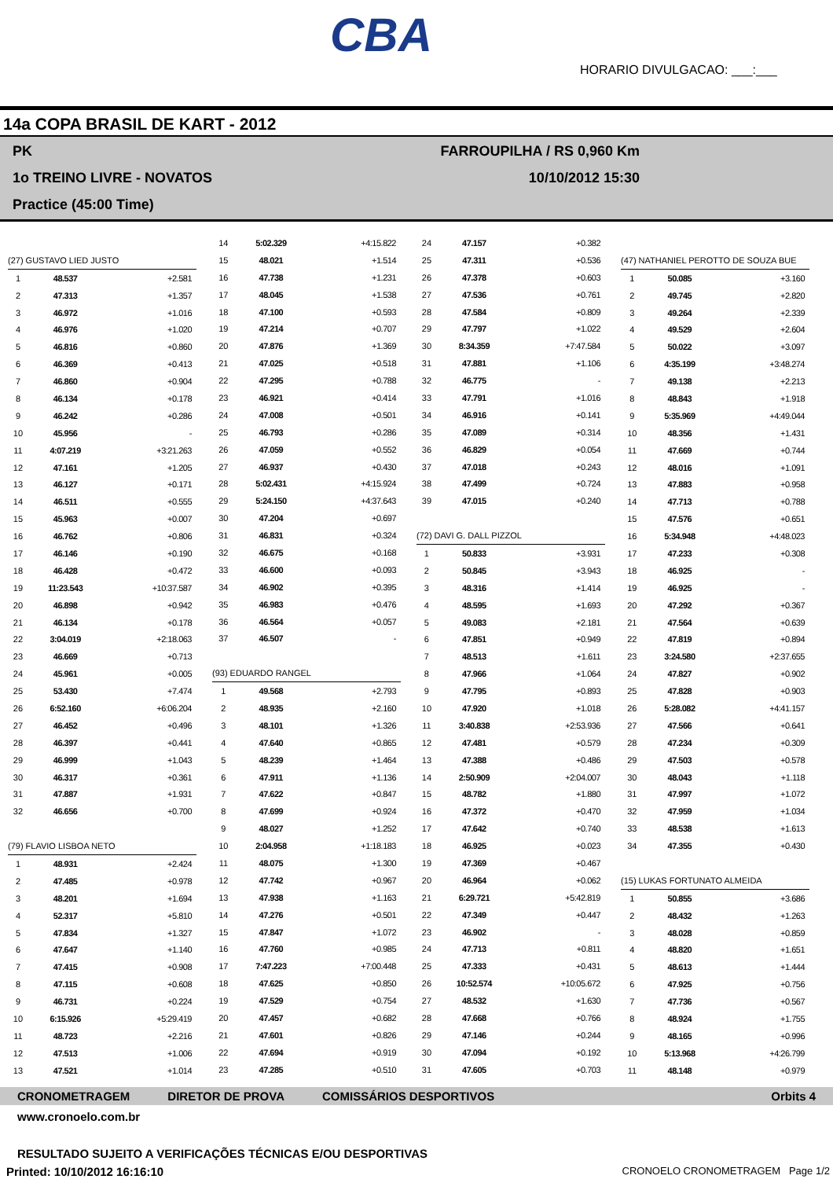CBA
HORARIO DIVULGACAO: ___:___
14a COPA BRASIL DE KART - 2012
PK
1o TREINO LIVRE - NOVATOS
Practice (45:00 Time)
FARROUPILHA / RS 0,960 Km
10/10/2012 15:30
| (27) GUSTAVO LIED JUSTO | | |
| 1 | 48.537 | +2.581 |
| 2 | 47.313 | +1.357 |
| 3 | 46.972 | +1.016 |
| 4 | 46.976 | +1.020 |
| 5 | 46.816 | +0.860 |
| 6 | 46.369 | +0.413 |
| 7 | 46.860 | +0.904 |
| 8 | 46.134 | +0.178 |
| 9 | 46.242 | +0.286 |
| 10 | 45.956 | - |
| 11 | 4:07.219 | +3:21.263 |
| 12 | 47.161 | +1.205 |
| 13 | 46.127 | +0.171 |
| 14 | 46.511 | +0.555 |
| 15 | 45.963 | +0.007 |
| 16 | 46.762 | +0.806 |
| 17 | 46.146 | +0.190 |
| 18 | 46.428 | +0.472 |
| 19 | 11:23.543 | +10:37.587 |
| 20 | 46.898 | +0.942 |
| 21 | 46.134 | +0.178 |
| 22 | 3:04.019 | +2:18.063 |
| 23 | 46.669 | +0.713 |
| 24 | 45.961 | +0.005 |
| 25 | 53.430 | +7.474 |
| 26 | 6:52.160 | +6:06.204 |
| 27 | 46.452 | +0.496 |
| 28 | 46.397 | +0.441 |
| 29 | 46.999 | +1.043 |
| 30 | 46.317 | +0.361 |
| 31 | 47.887 | +1.931 |
| 32 | 46.656 | +0.700 |
| (79) FLAVIO LISBOA NETO | | |
| 1 | 48.931 | +2.424 |
| 2 | 47.485 | +0.978 |
| 3 | 48.201 | +1.694 |
| 4 | 52.317 | +5.810 |
| 5 | 47.834 | +1.327 |
| 6 | 47.647 | +1.140 |
| 7 | 47.415 | +0.908 |
| 8 | 47.115 | +0.608 |
| 9 | 46.731 | +0.224 |
| 10 | 6:15.926 | +5:29.419 |
| 11 | 48.723 | +2.216 |
| 12 | 47.513 | +1.006 |
| 13 | 47.521 | +1.014 |
| 14 | 5:02.329 | +4:15.822 |
| 15 | 48.021 | +1.514 |
| 16 | 47.738 | +1.231 |
| 17 | 48.045 | +1.538 |
| 18 | 47.100 | +0.593 |
| 19 | 47.214 | +0.707 |
| 20 | 47.876 | +1.369 |
| 21 | 47.025 | +0.518 |
| 22 | 47.295 | +0.788 |
| 23 | 46.921 | +0.414 |
| 24 | 47.008 | +0.501 |
| 25 | 46.793 | +0.286 |
| 26 | 47.059 | +0.552 |
| 27 | 46.937 | +0.430 |
| 28 | 5:02.431 | +4:15.924 |
| 29 | 5:24.150 | +4:37.643 |
| 30 | 47.204 | +0.697 |
| 31 | 46.831 | +0.324 |
| 32 | 46.675 | +0.168 |
| 33 | 46.600 | +0.093 |
| 34 | 46.902 | +0.395 |
| 35 | 46.983 | +0.476 |
| 36 | 46.564 | +0.057 |
| 37 | 46.507 | - |
| (93) EDUARDO RANGEL | | |
| 1 | 49.568 | +2.793 |
| 2 | 48.935 | +2.160 |
| 3 | 48.101 | +1.326 |
| 4 | 47.640 | +0.865 |
| 5 | 48.239 | +1.464 |
| 6 | 47.911 | +1.136 |
| 7 | 47.622 | +0.847 |
| 8 | 47.699 | +0.924 |
| 9 | 48.027 | +1.252 |
| 10 | 2:04.958 | +1:18.183 |
| 11 | 48.075 | +1.300 |
| 12 | 47.742 | +0.967 |
| 13 | 47.938 | +1.163 |
| 14 | 47.276 | +0.501 |
| 15 | 47.847 | +1.072 |
| 16 | 47.760 | +0.985 |
| 17 | 7:47.223 | +7:00.448 |
| 18 | 47.625 | +0.850 |
| 19 | 47.529 | +0.754 |
| 20 | 47.457 | +0.682 |
| 21 | 47.601 | +0.826 |
| 22 | 47.694 | +0.919 |
| 23 | 47.285 | +0.510 |
| 24 | 47.157 | +0.382 |
| 25 | 47.311 | +0.536 |
| 26 | 47.378 | +0.603 |
| 27 | 47.536 | +0.761 |
| 28 | 47.584 | +0.809 |
| 29 | 47.797 | +1.022 |
| 30 | 8:34.359 | +7:47.584 |
| 31 | 47.881 | +1.106 |
| 32 | 46.775 | - |
| 33 | 47.791 | +1.016 |
| 34 | 46.916 | +0.141 |
| 35 | 47.089 | +0.314 |
| 36 | 46.829 | +0.054 |
| 37 | 47.018 | +0.243 |
| 38 | 47.499 | +0.724 |
| 39 | 47.015 | +0.240 |
| (72) DAVI G. DALL PIZZOL | | |
| 1 | 50.833 | +3.931 |
| 2 | 50.845 | +3.943 |
| 3 | 48.316 | +1.414 |
| 4 | 48.595 | +1.693 |
| 5 | 49.083 | +2.181 |
| 6 | 47.851 | +0.949 |
| 7 | 48.513 | +1.611 |
| 8 | 47.966 | +1.064 |
| 9 | 47.795 | +0.893 |
| 10 | 47.920 | +1.018 |
| 11 | 3:40.838 | +2:53.936 |
| 12 | 47.481 | +0.579 |
| 13 | 47.388 | +0.486 |
| 14 | 2:50.909 | +2:04.007 |
| 15 | 48.782 | +1.880 |
| 16 | 47.372 | +0.470 |
| 17 | 47.642 | +0.740 |
| 18 | 46.925 | +0.023 |
| 19 | 47.369 | +0.467 |
| 20 | 46.964 | +0.062 |
| 21 | 6:29.721 | +5:42.819 |
| 22 | 47.349 | +0.447 |
| 23 | 46.902 | - |
| 24 | 47.713 | +0.811 |
| 25 | 47.333 | +0.431 |
| 26 | 10:52.574 | +10:05.672 |
| 27 | 48.532 | +1.630 |
| 28 | 47.668 | +0.766 |
| 29 | 47.146 | +0.244 |
| 30 | 47.094 | +0.192 |
| 31 | 47.605 | +0.703 |
| (47) NATHANIEL PEROTTO DE SOUZA BUE | | |
| 1 | 50.085 | +3.160 |
| 2 | 49.745 | +2.820 |
| 3 | 49.264 | +2.339 |
| 4 | 49.529 | +2.604 |
| 5 | 50.022 | +3.097 |
| 6 | 4:35.199 | +3:48.274 |
| 7 | 49.138 | +2.213 |
| 8 | 48.843 | +1.918 |
| 9 | 5:35.969 | +4:49.044 |
| 10 | 48.356 | +1.431 |
| 11 | 47.669 | +0.744 |
| 12 | 48.016 | +1.091 |
| 13 | 47.883 | +0.958 |
| 14 | 47.713 | +0.788 |
| 15 | 47.576 | +0.651 |
| 16 | 5:34.948 | +4:48.023 |
| 17 | 47.233 | +0.308 |
| 18 | 46.925 | - |
| 19 | 46.925 | - |
| 20 | 47.292 | +0.367 |
| 21 | 47.564 | +0.639 |
| 22 | 47.819 | +0.894 |
| 23 | 3:24.580 | +2:37.655 |
| 24 | 47.827 | +0.902 |
| 25 | 47.828 | +0.903 |
| 26 | 5:28.082 | +4:41.157 |
| 27 | 47.566 | +0.641 |
| 28 | 47.234 | +0.309 |
| 29 | 47.503 | +0.578 |
| 30 | 48.043 | +1.118 |
| 31 | 47.997 | +1.072 |
| 32 | 47.959 | +1.034 |
| 33 | 48.538 | +1.613 |
| 34 | 47.355 | +0.430 |
| (15) LUKAS FORTUNATO ALMEIDA | | |
| 1 | 50.855 | +3.686 |
| 2 | 48.432 | +1.263 |
| 3 | 48.028 | +0.859 |
| 4 | 48.820 | +1.651 |
| 5 | 48.613 | +1.444 |
| 6 | 47.925 | +0.756 |
| 7 | 47.736 | +0.567 |
| 8 | 48.924 | +1.755 |
| 9 | 48.165 | +0.996 |
| 10 | 5:13.968 | +4:26.799 |
| 11 | 48.148 | +0.979 |
CRONOMETRAGEM DIRETOR DE PROVA COMISSÁRIOS DESPORTIVOS Orbits 4
www.cronoelo.com.br
RESULTADO SUJEITO A VERIFICAÇÕES TÉCNICAS E/OU DESPORTIVAS
Printed: 10/10/2012 16:16:10 CRONOELO CRONOMETRAGEM Page 1/2